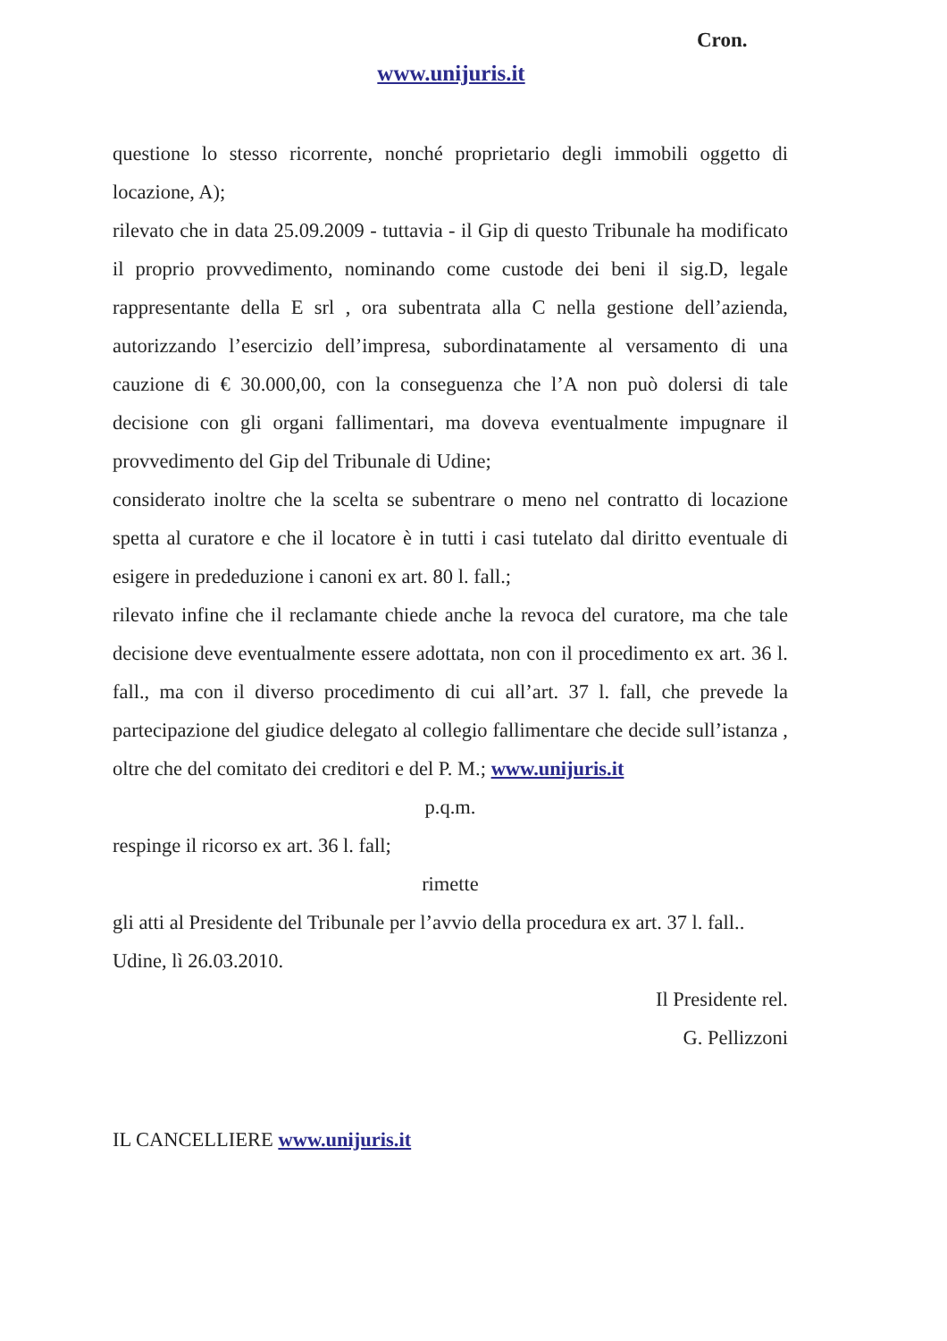Cron.
www.unijuris.it
questione lo stesso ricorrente, nonché proprietario degli immobili oggetto di locazione, A);
rilevato che in data 25.09.2009 - tuttavia - il Gip di questo Tribunale ha modificato il proprio provvedimento, nominando come custode dei beni il sig.D, legale rappresentante della E srl , ora subentrata alla C nella gestione dell’azienda, autorizzando l’esercizio dell’impresa, subordinatamente al versamento di una cauzione di € 30.000,00, con la conseguenza che l’A non può dolersi di tale decisione con gli organi fallimentari, ma doveva eventualmente impugnare il provvedimento del Gip del Tribunale di Udine;
considerato inoltre che la scelta se subentrare o meno nel contratto di locazione spetta al curatore e che il locatore è in tutti i casi tutelato dal diritto eventuale di esigere in prededuzione i canoni ex art. 80 l. fall.;
rilevato infine che il reclamante chiede anche la revoca del curatore, ma che tale decisione deve eventualmente essere adottata, non con il procedimento ex art. 36 l. fall., ma con il diverso procedimento di cui all’art. 37 l. fall, che prevede la partecipazione del giudice delegato al collegio fallimentare che decide sull’istanza , oltre che del comitato dei creditori e del P. M.; www.unijuris.it
p.q.m.
respinge il ricorso ex art. 36 l. fall;
rimette
gli atti al Presidente del Tribunale per l’avvio della procedura ex art. 37 l. fall..
Udine, lì 26.03.2010.
Il Presidente rel.
G. Pellizzoni
IL CANCELLIERE www.unijuris.it